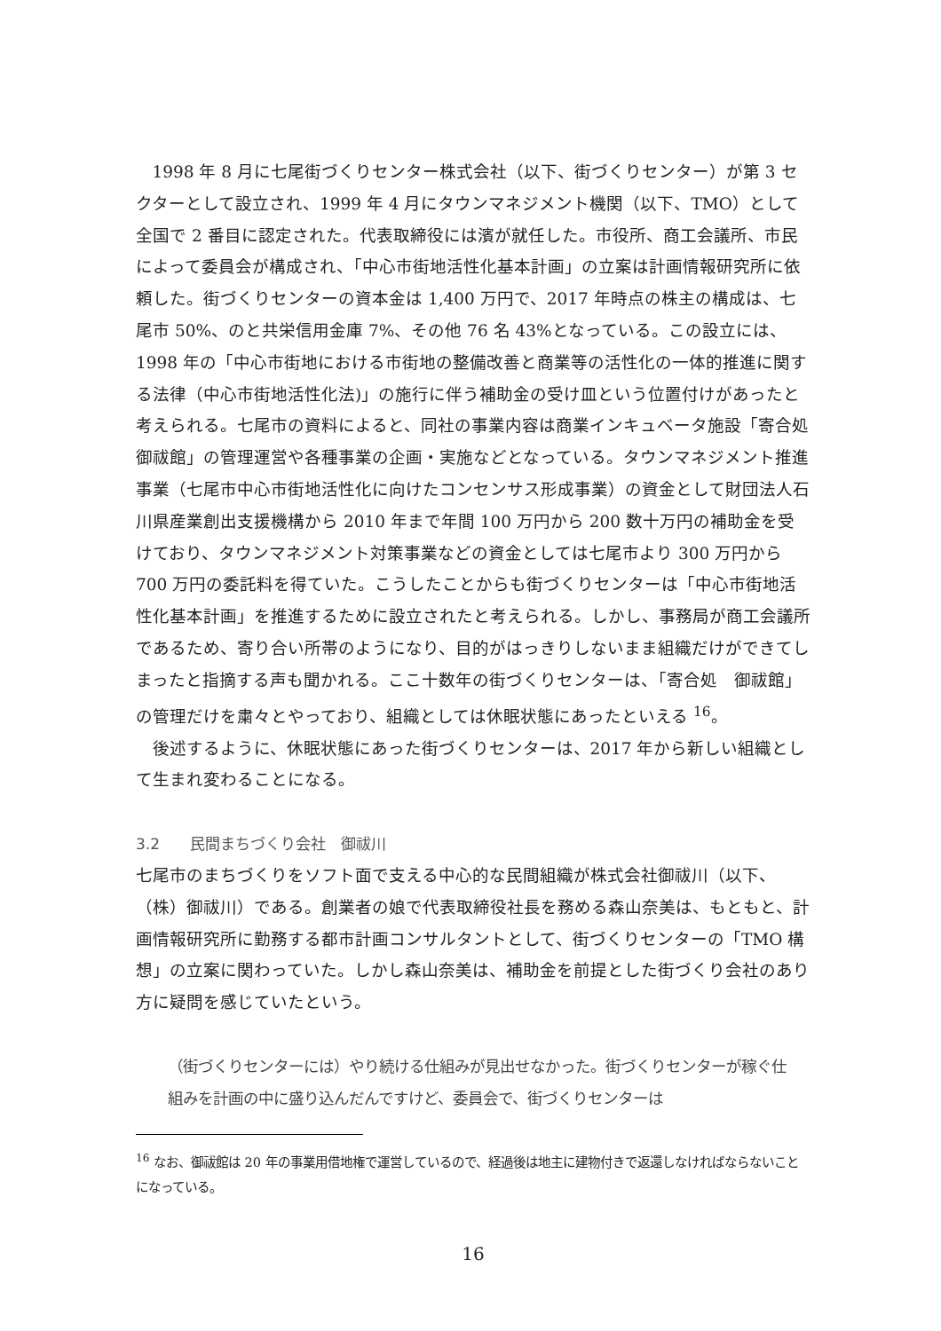1998 年 8 月に七尾街づくりセンター株式会社（以下、街づくりセンター）が第 3 セクターとして設立され、1999 年 4 月にタウンマネジメント機関（以下、TMO）として全国で 2 番目に認定された。代表取締役には濱が就任した。市役所、商工会議所、市民によって委員会が構成され、「中心市街地活性化基本計画」の立案は計画情報研究所に依頼した。街づくりセンターの資本金は 1,400 万円で、2017 年時点の株主の構成は、七尾市 50%、のと共栄信用金庫 7%、その他 76 名 43%となっている。この設立には、1998 年の「中心市街地における市街地の整備改善と商業等の活性化の一体的推進に関する法律（中心市街地活性化法)」の施行に伴う補助金の受け皿という位置付けがあったと考えられる。七尾市の資料によると、同社の事業内容は商業インキュベータ施設「寄合処　御祓館」の管理運営や各種事業の企画・実施などとなっている。タウンマネジメント推進事業（七尾市中心市街地活性化に向けたコンセンサス形成事業）の資金として財団法人石川県産業創出支援機構から 2010 年まで年間 100 万円から 200 数十万円の補助金を受けており、タウンマネジメント対策事業などの資金としては七尾市より 300 万円から 700 万円の委託料を得ていた。こうしたことからも街づくりセンターは「中心市街地活性化基本計画」を推進するために設立されたと考えられる。しかし、事務局が商工会議所であるため、寄り合い所帯のようになり、目的がはっきりしないまま組織だけができてしまったと指摘する声も聞かれる。ここ十数年の街づくりセンターは、「寄合処　御祓館」の管理だけを粛々とやっており、組織としては休眠状態にあったといえる <sup>16</sup>。
後述するように、休眠状態にあった街づくりセンターは、2017 年から新しい組織として生まれ変わることになる。
3.2　　民間まちづくり会社　御祓川
七尾市のまちづくりをソフト面で支える中心的な民間組織が株式会社御祓川（以下、（株）御祓川）である。創業者の娘で代表取締役社長を務める森山奈美は、もともと、計画情報研究所に勤務する都市計画コンサルタントとして、街づくりセンターの「TMO 構想」の立案に関わっていた。しかし森山奈美は、補助金を前提とした街づくり会社のあり方に疑問を感じていたという。
（街づくりセンターには）やり続ける仕組みが見出せなかった。街づくりセンターが稼ぐ仕組みを計画の中に盛り込んだんですけど、委員会で、街づくりセンターは
<sup>16</sup> なお、御祓館は 20 年の事業用借地権で運営しているので、経過後は地主に建物付きで返還しなければならないことになっている。
16